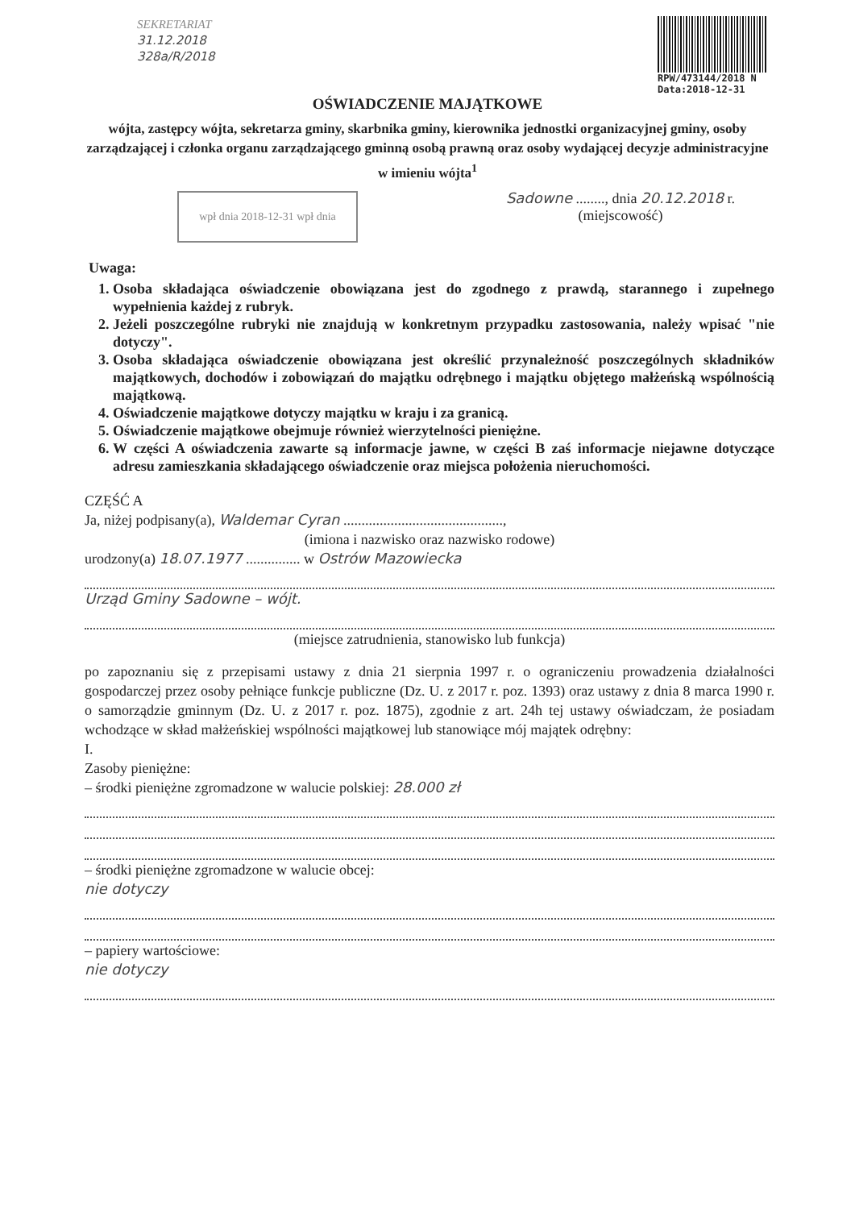SEKRETARIAT
31.12.2018
328a/R/2018
RPW/473144/2018 N
Data:2018-12-31
OŚWIADCZENIE MAJĄTKOWE
wójta, zastępcy wójta, sekretarza gminy, skarbnika gminy, kierownika jednostki organizacyjnej gminy, osoby zarządzającej i członka organu zarządzającego gminną osobą prawną oraz osoby wydającej decyzje administracyjne w imieniu wójta<sup>1</sup>
wpł dnia 2018-12-31 wpł dnia
Sadowne ........, dnia 20.12.2018 r.
(miejscowość)
Uwaga:
1. Osoba składająca oświadczenie obowiązana jest do zgodnego z prawdą, starannego i zupełnego wypełnienia każdej z rubryk.
2. Jeżeli poszczególne rubryki nie znajdują w konkretnym przypadku zastosowania, należy wpisać "nie dotyczy".
3. Osoba składająca oświadczenie obowiązana jest określić przynależność poszczególnych składników majątkowych, dochodów i zobowiązań do majątku odrębnego i majątku objętego małżeńską wspólnością majątkową.
4. Oświadczenie majątkowe dotyczy majątku w kraju i za granicą.
5. Oświadczenie majątkowe obejmuje również wierzytelności pieniężne.
6. W części A oświadczenia zawarte są informacje jawne, w części B zaś informacje niejawne dotyczące adresu zamieszkania składającego oświadczenie oraz miejsca położenia nieruchomości.
CZĘŚĆ A
Ja, niżej podpisany(a), Waldemar Cyran ............................................,
(imiona i nazwisko oraz nazwisko rodowe)
urodzony(a) 18.07.1977 ............... w Ostrów Mazowiecka
Urząd Gminy Sadowne – wójt.
(miejsce zatrudnienia, stanowisko lub funkcja)
po zapoznaniu się z przepisami ustawy z dnia 21 sierpnia 1997 r. o ograniczeniu prowadzenia działalności gospodarczej przez osoby pełniące funkcje publiczne (Dz. U. z 2017 r. poz. 1393) oraz ustawy z dnia 8 marca 1990 r. o samorządzie gminnym (Dz. U. z 2017 r. poz. 1875), zgodnie z art. 24h tej ustawy oświadczam, że posiadam wchodzące w skład małżeńskiej wspólności majątkowej lub stanowiące mój majątek odrębny:
I.
Zasoby pieniężne:
– środki pieniężne zgromadzone w walucie polskiej: 28.000 zł
– środki pieniężne zgromadzone w walucie obcej:
nie dotyczy
– papiery wartościowe:
nie dotyczy